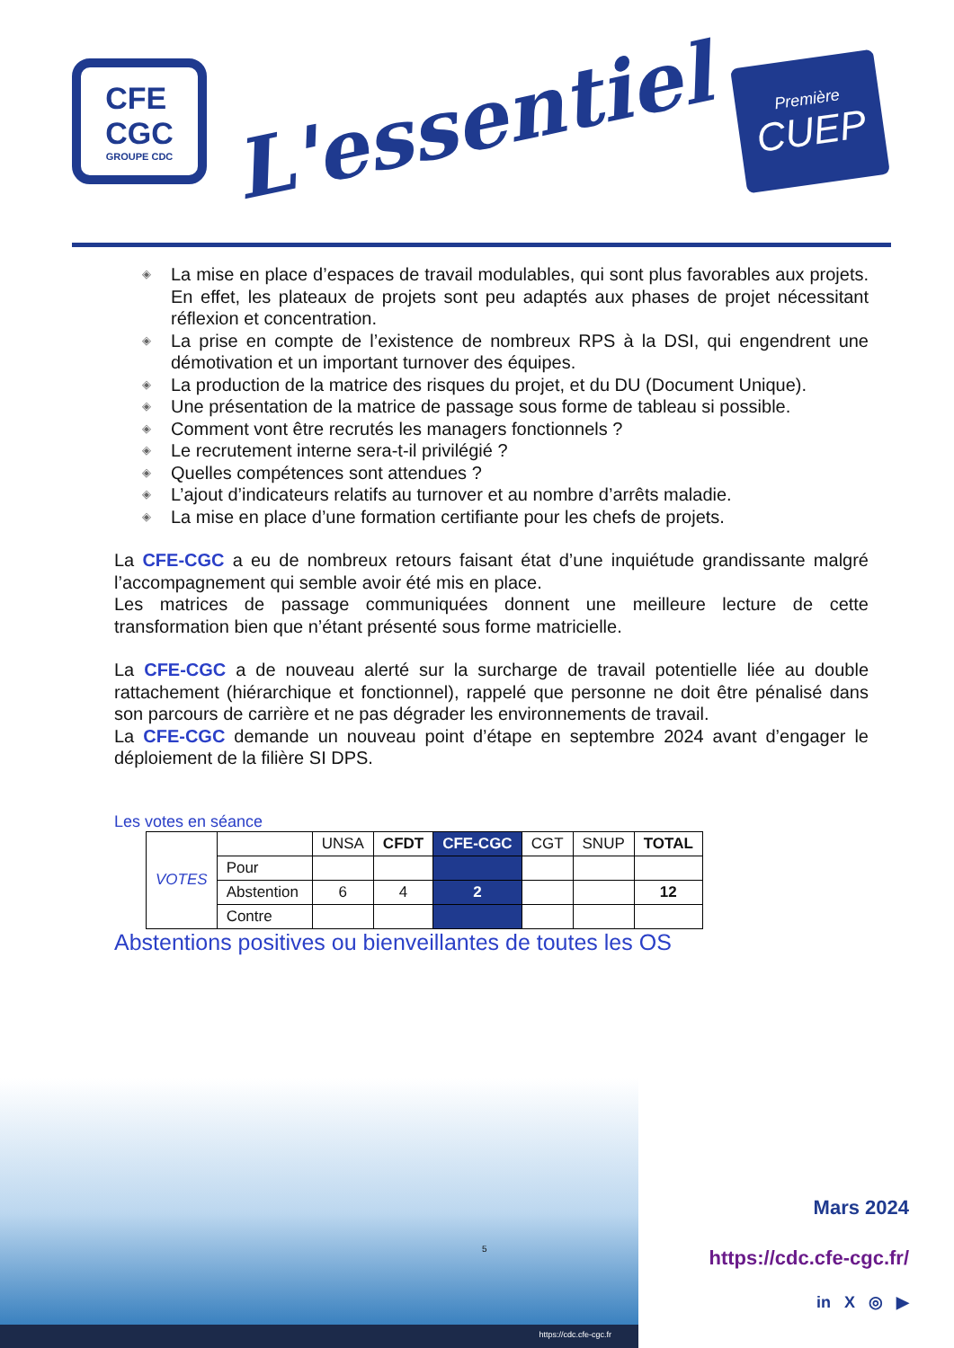CFE
CGC
GROUPE CDC
L'essentiel
Première
CUEP
◈ La mise en place d’espaces de travail modulables, qui sont plus favorables aux projets. En effet, les plateaux de projets sont peu adaptés aux phases de projet nécessitant réflexion et concentration.
◈ La prise en compte de l’existence de nombreux RPS à la DSI, qui engendrent une démotivation et un important turnover des équipes.
◈ La production de la matrice des risques du projet, et du DU (Document Unique).
◈ Une présentation de la matrice de passage sous forme de tableau si possible.
◈ Comment vont être recrutés les managers fonctionnels ?
◈ Le recrutement interne sera-t-il privilégié ?
◈ Quelles compétences sont attendues ?
◈ L’ajout d’indicateurs relatifs au turnover et au nombre d’arrêts maladie.
◈ La mise en place d’une formation certifiante pour les chefs de projets.
La CFE-CGC a eu de nombreux retours faisant état d’une inquiétude grandissante malgré l’accompagnement qui semble avoir été mis en place.
Les matrices de passage communiquées donnent une meilleure lecture de cette transformation bien que n’étant présenté sous forme matricielle.
La CFE-CGC a de nouveau alerté sur la surcharge de travail potentielle liée au double rattachement (hiérarchique et fonctionnel), rappelé que personne ne doit être pénalisé dans son parcours de carrière et ne pas dégrader les environnements de travail.
La CFE-CGC demande un nouveau point d’étape en septembre 2024 avant d’engager le déploiement de la filière SI DPS.
Les votes en séance
| VOTES | | UNSA | CFDT | CFE-CGC | CGT | SNUP | TOTAL |
| | Pour | | | | | | |
| | Abstention | 6 | 4 | 2 | | | 12 |
| | Contre | | | | | | |
Abstentions positives ou bienveillantes de toutes les OS
https://cdc.cfe-cgc.fr
5
Mars 2024
https://cdc.cfe-cgc.fr/
in X ◎ ▶